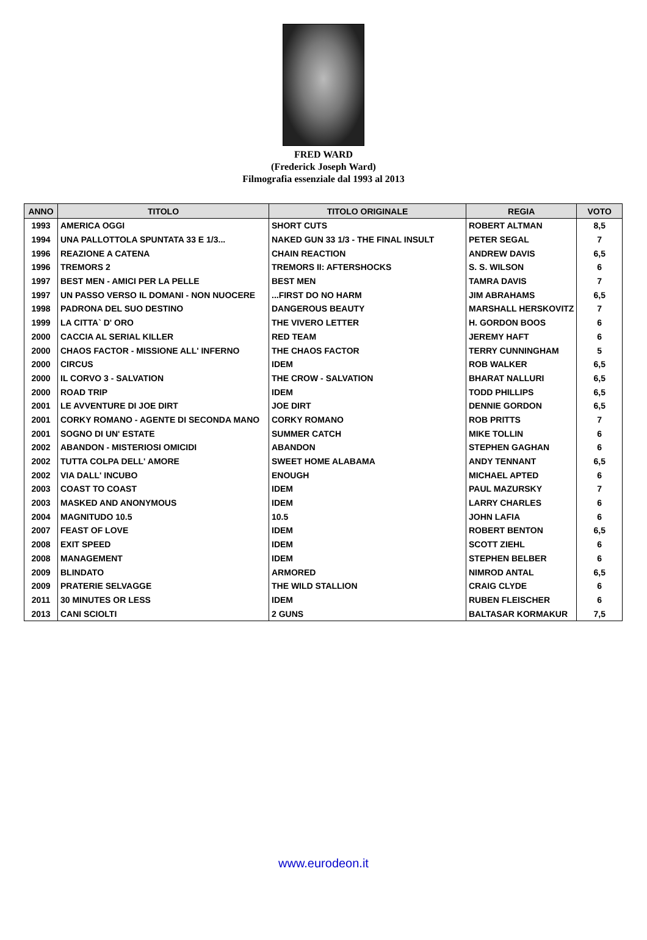FRED WARD
(Frederick Joseph Ward)
Filmografia essenziale dal 1993 al 2013
| ANNO | TITOLO | TITOLO ORIGINALE | REGIA | VOTO |
| --- | --- | --- | --- | --- |
| 1993 | AMERICA OGGI | SHORT CUTS | ROBERT ALTMAN | 8,5 |
| 1994 | UNA PALLOTTOLA SPUNTATA 33 E 1/3... | NAKED GUN 33 1/3 - THE FINAL INSULT | PETER SEGAL | 7 |
| 1996 | REAZIONE A CATENA | CHAIN REACTION | ANDREW DAVIS | 6,5 |
| 1996 | TREMORS 2 | TREMORS II: AFTERSHOCKS | S. S. WILSON | 6 |
| 1997 | BEST MEN - AMICI PER LA PELLE | BEST MEN | TAMRA DAVIS | 7 |
| 1997 | UN PASSO VERSO IL DOMANI - NON NUOCERE | ...FIRST DO NO HARM | JIM ABRAHAMS | 6,5 |
| 1998 | PADRONA DEL SUO DESTINO | DANGEROUS BEAUTY | MARSHALL HERSKOVITZ | 7 |
| 1999 | LA CITTA` D' ORO | THE VIVERO LETTER | H. GORDON BOOS | 6 |
| 2000 | CACCIA AL SERIAL KILLER | RED TEAM | JEREMY HAFT | 6 |
| 2000 | CHAOS FACTOR - MISSIONE ALL' INFERNO | THE CHAOS FACTOR | TERRY CUNNINGHAM | 5 |
| 2000 | CIRCUS | IDEM | ROB WALKER | 6,5 |
| 2000 | IL CORVO 3 - SALVATION | THE CROW - SALVATION | BHARAT NALLURI | 6,5 |
| 2000 | ROAD TRIP | IDEM | TODD PHILLIPS | 6,5 |
| 2001 | LE AVVENTURE DI JOE DIRT | JOE DIRT | DENNIE GORDON | 6,5 |
| 2001 | CORKY ROMANO - AGENTE DI SECONDA MANO | CORKY ROMANO | ROB PRITTS | 7 |
| 2001 | SOGNO DI UN' ESTATE | SUMMER CATCH | MIKE TOLLIN | 6 |
| 2002 | ABANDON - MISTERIOSI OMICIDI | ABANDON | STEPHEN GAGHAN | 6 |
| 2002 | TUTTA COLPA DELL' AMORE | SWEET HOME ALABAMA | ANDY TENNANT | 6,5 |
| 2002 | VIA DALL' INCUBO | ENOUGH | MICHAEL APTED | 6 |
| 2003 | COAST TO COAST | IDEM | PAUL MAZURSKY | 7 |
| 2003 | MASKED AND ANONYMOUS | IDEM | LARRY CHARLES | 6 |
| 2004 | MAGNITUDO 10.5 | 10.5 | JOHN LAFIA | 6 |
| 2007 | FEAST OF LOVE | IDEM | ROBERT BENTON | 6,5 |
| 2008 | EXIT SPEED | IDEM | SCOTT ZIEHL | 6 |
| 2008 | MANAGEMENT | IDEM | STEPHEN BELBER | 6 |
| 2009 | BLINDATO | ARMORED | NIMROD ANTAL | 6,5 |
| 2009 | PRATERIE SELVAGGE | THE WILD STALLION | CRAIG CLYDE | 6 |
| 2011 | 30 MINUTES OR LESS | IDEM | RUBEN FLEISCHER | 6 |
| 2013 | CANI SCIOLTI | 2 GUNS | BALTASAR KORMAKUR | 7,5 |
www.eurodeon.it